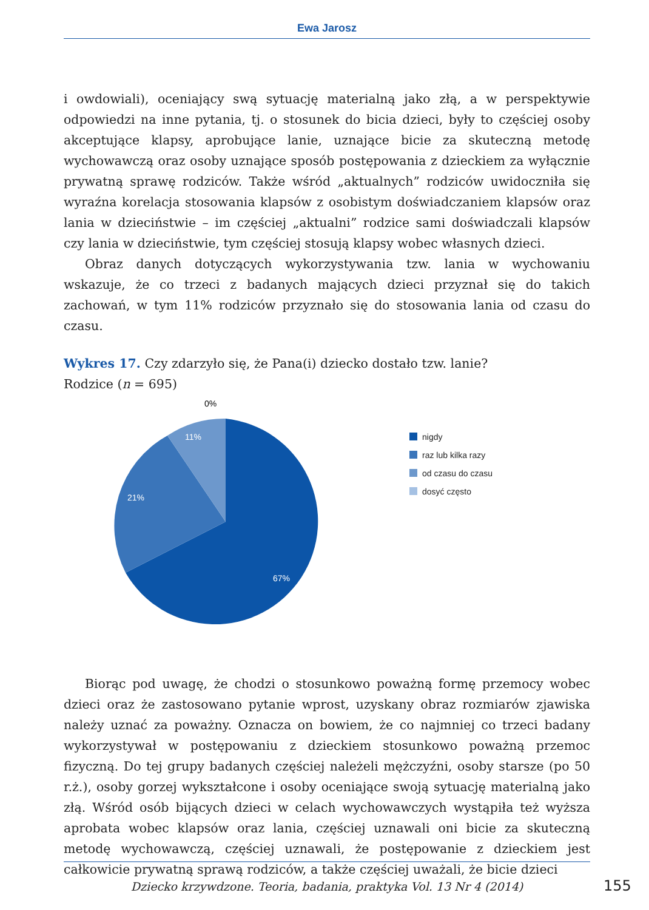Ewa Jarosz
i owdowiali), oceniający swą sytuację materialną jako złą, a w perspektywie odpowiedzi na inne pytania, tj. o stosunek do bicia dzieci, były to częściej osoby akceptujące klapsy, aprobujące lanie, uznające bicie za skuteczną metodę wychowawczą oraz osoby uznające sposób postępowania z dzieckiem za wyłącznie prywatną sprawę rodziców. Także wśród „aktualnych” rodziców uwidoczniła się wyraźna korelacja stosowania klapsów z osobistym doświadczaniem klapsów oraz lania w dzieciństwie – im częściej „aktualni” rodzice sami doświadczali klapsów czy lania w dzieciństwie, tym częściej stosują klapsy wobec własnych dzieci.
Obraz danych dotyczących wykorzystywania tzw. lania w wychowaniu wskazuje, że co trzeci z badanych mających dzieci przyznał się do takich zachowań, w tym 11% rodziców przyznało się do stosowania lania od czasu do czasu.
Wykres 17. Czy zdarzyło się, że Pana(i) dziecko dostało tzw. lanie?
Rodzice (n = 695)
0%
11%
21%
67%
nigdy
raz lub kilka razy
od czasu do czasu
dosyć często
Biorąc pod uwagę, że chodzi o stosunkowo poważną formę przemocy wobec dzieci oraz że zastosowano pytanie wprost, uzyskany obraz rozmiarów zjawiska należy uznać za poważny. Oznacza on bowiem, że co najmniej co trzeci badany wykorzystywał w postępowaniu z dzieckiem stosunkowo poważną przemoc fizyczną. Do tej grupy badanych częściej należeli mężczyźni, osoby starsze (po 50 r.ż.), osoby gorzej wykształcone i osoby oceniające swoją sytuację materialną jako złą. Wśród osób bijących dzieci w celach wychowawczych wystąpiła też wyższa aprobata wobec klapsów oraz lania, częściej uznawali oni bicie za skuteczną metodę wychowawczą, częściej uznawali, że postępowanie z dzieckiem jest całkowicie prywatną sprawą rodziców, a także częściej uważali, że bicie dzieci
Dziecko krzywdzone. Teoria, badania, praktyka Vol. 13 Nr 4 (2014) 155